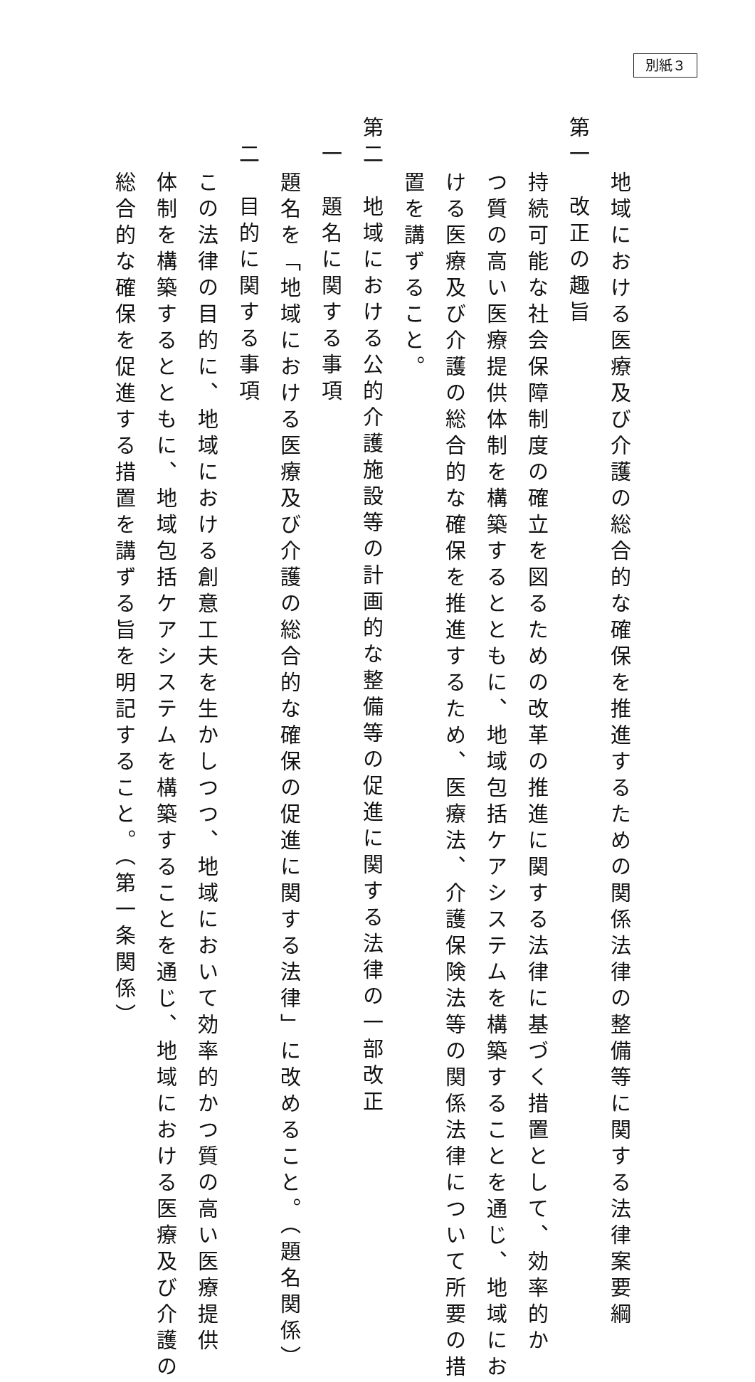別紙３
地域における医療及び介護の総合的な確保を推進するための関係法律の整備等に関する法律案要綱
第一　改正の趣旨
持続可能な社会保障制度の確立を図るための改革の推進に関する法律に基づく措置として、効率的か
つ質の高い医療提供体制を構築するとともに、地域包括ケアシステムを構築することを通じ、地域にお
ける医療及び介護の総合的な確保を推進するため、医療法、介護保険法等の関係法律について所要の措
置を講ずること。
第二　地域における公的介護施設等の計画的な整備等の促進に関する法律の一部改正
一　題名に関する事項
題名を「地域における医療及び介護の総合的な確保の促進に関する法律」に改めること。（題名関係）
二　目的に関する事項
この法律の目的に、地域における創意工夫を生かしつつ、地域において効率的かつ質の高い医療提供
体制を構築するとともに、地域包括ケアシステムを構築することを通じ、地域における医療及び介護の
総合的な確保を促進する措置を講ずる旨を明記すること。（第一条関係）